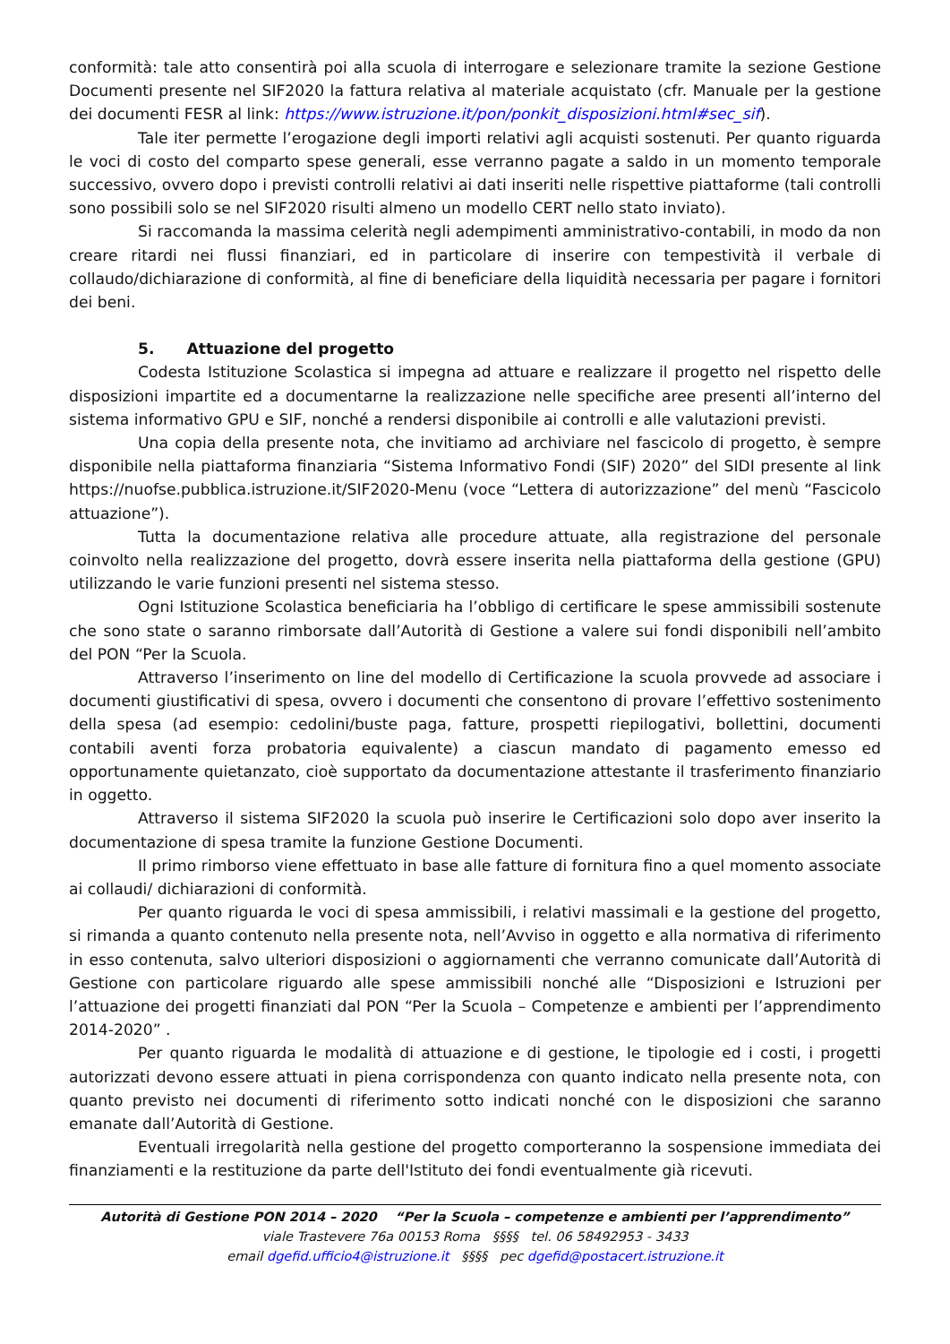conformità: tale atto consentirà poi alla scuola di interrogare e selezionare tramite la sezione Gestione Documenti presente nel SIF2020 la fattura relativa al materiale acquistato (cfr. Manuale per la gestione dei documenti FESR al link: https://www.istruzione.it/pon/ponkit_disposizioni.html#sec_sif).
Tale iter permette l’erogazione degli importi relativi agli acquisti sostenuti. Per quanto riguarda le voci di costo del comparto spese generali, esse verranno pagate a saldo in un momento temporale successivo, ovvero dopo i previsti controlli relativi ai dati inseriti nelle rispettive piattaforme (tali controlli sono possibili solo se nel SIF2020 risulti almeno un modello CERT nello stato inviato).
Si raccomanda la massima celerità negli adempimenti amministrativo-contabili, in modo da non creare ritardi nei flussi finanziari, ed in particolare di inserire con tempestività il verbale di collaudo/dichiarazione di conformità, al fine di beneficiare della liquidità necessaria per pagare i fornitori dei beni.
5. Attuazione del progetto
Codesta Istituzione Scolastica si impegna ad attuare e realizzare il progetto nel rispetto delle disposizioni impartite ed a documentarne la realizzazione nelle specifiche aree presenti all’interno del sistema informativo GPU e SIF, nonché a rendersi disponibile ai controlli e alle valutazioni previsti.
Una copia della presente nota, che invitiamo ad archiviare nel fascicolo di progetto, è sempre disponibile nella piattaforma finanziaria “Sistema Informativo Fondi (SIF) 2020” del SIDI presente al link https://nuofse.pubblica.istruzione.it/SIF2020-Menu (voce “Lettera di autorizzazione” del menù “Fascicolo attuazione”).
Tutta la documentazione relativa alle procedure attuate, alla registrazione del personale coinvolto nella realizzazione del progetto, dovrà essere inserita nella piattaforma della gestione (GPU) utilizzando le varie funzioni presenti nel sistema stesso.
Ogni Istituzione Scolastica beneficiaria ha l’obbligo di certificare le spese ammissibili sostenute che sono state o saranno rimborsate dall’Autorità di Gestione a valere sui fondi disponibili nell’ambito del PON “Per la Scuola.
Attraverso l’inserimento on line del modello di Certificazione la scuola provvede ad associare i documenti giustificativi di spesa, ovvero i documenti che consentono di provare l’effettivo sostenimento della spesa (ad esempio: cedolini/buste paga, fatture, prospetti riepilogativi, bollettini, documenti contabili aventi forza probatoria equivalente) a ciascun mandato di pagamento emesso ed opportunamente quietanzato, cioè supportato da documentazione attestante il trasferimento finanziario in oggetto.
Attraverso il sistema SIF2020 la scuola può inserire le Certificazioni solo dopo aver inserito la documentazione di spesa tramite la funzione Gestione Documenti.
Il primo rimborso viene effettuato in base alle fatture di fornitura fino a quel momento associate ai collaudi/ dichiarazioni di conformità.
Per quanto riguarda le voci di spesa ammissibili, i relativi massimali e la gestione del progetto, si rimanda a quanto contenuto nella presente nota, nell’Avviso in oggetto e alla normativa di riferimento in esso contenuta, salvo ulteriori disposizioni o aggiornamenti che verranno comunicate dall’Autorità di Gestione con particolare riguardo alle spese ammissibili nonché alle “Disposizioni e Istruzioni per l’attuazione dei progetti finanziati dal PON “Per la Scuola – Competenze e ambienti per l’apprendimento 2014-2020” .
Per quanto riguarda le modalità di attuazione e di gestione, le tipologie ed i costi, i progetti autorizzati devono essere attuati in piena corrispondenza con quanto indicato nella presente nota, con quanto previsto nei documenti di riferimento sotto indicati nonché con le disposizioni che saranno emanate dall’Autorità di Gestione.
Eventuali irregolarità nella gestione del progetto comporteranno la sospensione immediata dei finanziamenti e la restituzione da parte dell'Istituto dei fondi eventualmente già ricevuti.
Autorità di Gestione PON 2014 – 2020 “Per la Scuola – competenze e ambienti per l’apprendimento”
viale Trastevere 76a 00153 Roma §§§§ tel. 06 58492953 - 3433
email dgefid.ufficio4@istruzione.it §§§§ pec dgefid@postacert.istruzione.it